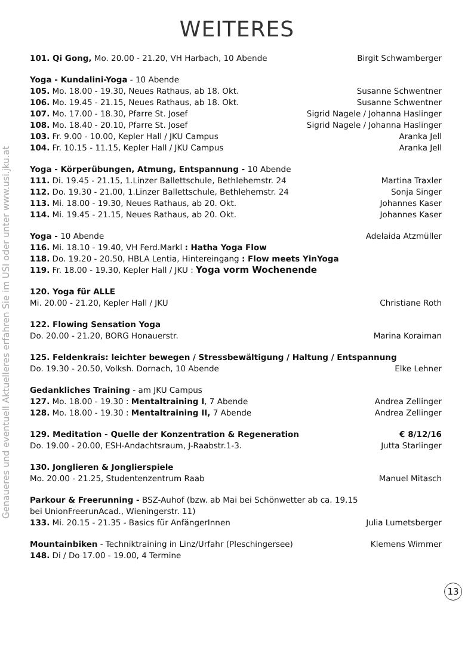WEITERES
101. Qi Gong, Mo. 20.00 - 21.20, VH Harbach, 10 Abende Birgit Schwamberger
Yoga - Kundalini-Yoga - 10 Abende
105. Mo. 18.00 - 19.30, Neues Rathaus, ab 18. Okt. Susanne Schwentner
106. Mo. 19.45 - 21.15, Neues Rathaus, ab 18. Okt. Susanne Schwentner
107. Mo. 17.00 - 18.30, Pfarre St. Josef Sigrid Nagele / Johanna Haslinger
108. Mo. 18.40 - 20.10, Pfarre St. Josef Sigrid Nagele / Johanna Haslinger
103. Fr. 9.00 - 10.00, Kepler Hall / JKU Campus Aranka Jell
104. Fr. 10.15 - 11.15, Kepler Hall / JKU Campus Aranka Jell
Yoga - Körperübungen, Atmung, Entspannung - 10 Abende
111. Di. 19.45 - 21.15, 1.Linzer Ballettschule, Bethlehemstr. 24 Martina Traxler
112. Do. 19.30 - 21.00, 1.Linzer Ballettschule, Bethlehemstr. 24 Sonja Singer
113. Mi. 18.00 - 19.30, Neues Rathaus, ab 20. Okt. Johannes Kaser
114. Mi. 19.45 - 21.15, Neues Rathaus, ab 20. Okt. Johannes Kaser
Yoga - 10 Abende Adelaida Atzmüller
116. Mi. 18.10 - 19.40, VH Ferd.Markl : Hatha Yoga Flow
118. Do. 19.20 - 20.50, HBLA Lentia, Hintereingang : Flow meets YinYoga
119. Fr. 18.00 - 19.30, Kepler Hall / JKU : Yoga vorm Wochenende
120. Yoga für ALLE
Mi. 20.00 - 21.20, Kepler Hall / JKU Christiane Roth
122. Flowing Sensation Yoga
Do. 20.00 - 21.20, BORG Honauerstr. Marina Koraiman
125. Feldenkrais: leichter bewegen / Stressbewältigung / Haltung / Entspannung
Do. 19.30 - 20.50, Volksh. Dornach, 10 Abende Elke Lehner
Gedankliches Training - am JKU Campus
127. Mo. 18.00 - 19.30 : Mentaltraining I, 7 Abende Andrea Zellinger
128. Mo. 18.00 - 19.30 : Mentaltraining II, 7 Abende Andrea Zellinger
129. Meditation - Quelle der Konzentration & Regeneration € 8/12/16
Do. 19.00 - 20.00, ESH-Andachtsraum, J-Raabstr.1-3. Jutta Starlinger
130. Jonglieren & Jonglierspiele
Mo. 20.00 - 21.25, Studentenzentrum Raab Manuel Mitasch
Parkour & Freerunning - BSZ-Auhof (bzw. ab Mai bei Schönwetter ab ca. 19.15
bei UnionFreerunAcad., Wieningerstr. 11)
133. Mi. 20.15 - 21.35 - Basics für AnfängerInnen Julia Lumetsberger
Mountainbiken - Techniktraining in Linz/Urfahr (Pleschingersee) Klemens Wimmer
148. Di / Do 17.00 - 19.00, 4 Termine
Genaueres und eventuell Aktuelleres erfahren Sie im USI oder unter www.usi.jku.at
13